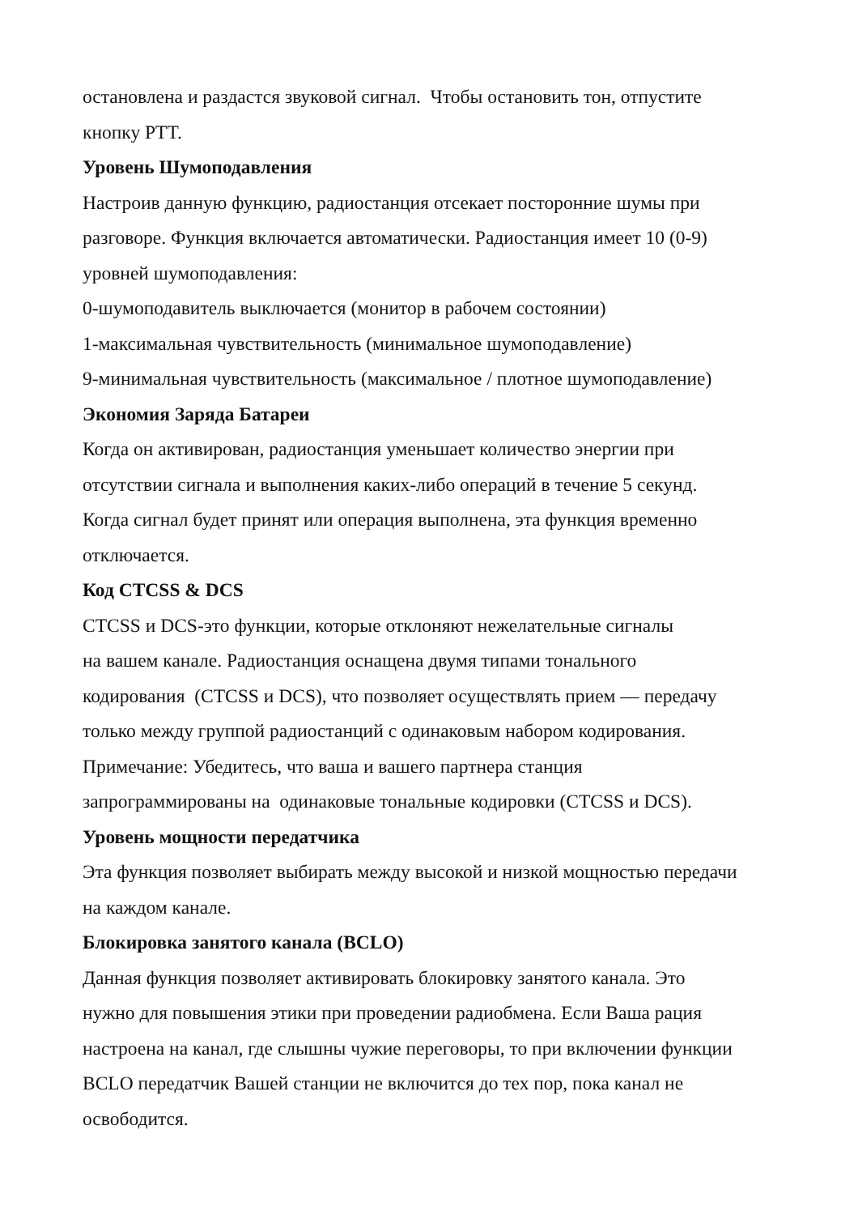остановлена и раздастся звуковой сигнал. Чтобы остановить тон, отпустите
кнопку PTT.
Уровень Шумоподавления
Настроив данную функцию, радиостанция отсекает посторонние шумы при
разговоре. Функция включается автоматически. Радиостанция имеет 10 (0-9)
уровней шумоподавления:
0-шумоподавитель выключается (монитор в рабочем состоянии)
1-максимальная чувствительность (минимальное шумоподавление)
9-минимальная чувствительность (максимальное / плотное шумоподавление)
Экономия Заряда Батареи
Когда он активирован, радиостанция уменьшает количество энергии при
отсутствии сигнала и выполнения каких-либо операций в течение 5 секунд.
Когда сигнал будет принят или операция выполнена, эта функция временно
отключается.
Код CTCSS & DCS
CTCSS и DCS-это функции, которые отклоняют нежелательные сигналы
на вашем канале. Радиостанция оснащена двумя типами тонального
кодирования (CTCSS и DCS), что позволяет осуществлять прием — передачу
только между группой радиостанций с одинаковым набором кодирования.
Примечание: Убедитесь, что ваша и вашего партнера станция
запрограммированы на одинаковые тональные кодировки (CTCSS и DCS).
Уровень мощности передатчика
Эта функция позволяет выбирать между высокой и низкой мощностью передачи
на каждом канале.
Блокировка занятого канала (BCLO)
Данная функция позволяет активировать блокировку занятого канала. Это
нужно для повышения этики при проведении радиобмена. Если Ваша рация
настроена на канал, где слышны чужие переговоры, то при включении функции
BCLO передатчик Вашей станции не включится до тех пор, пока канал не
освободится.